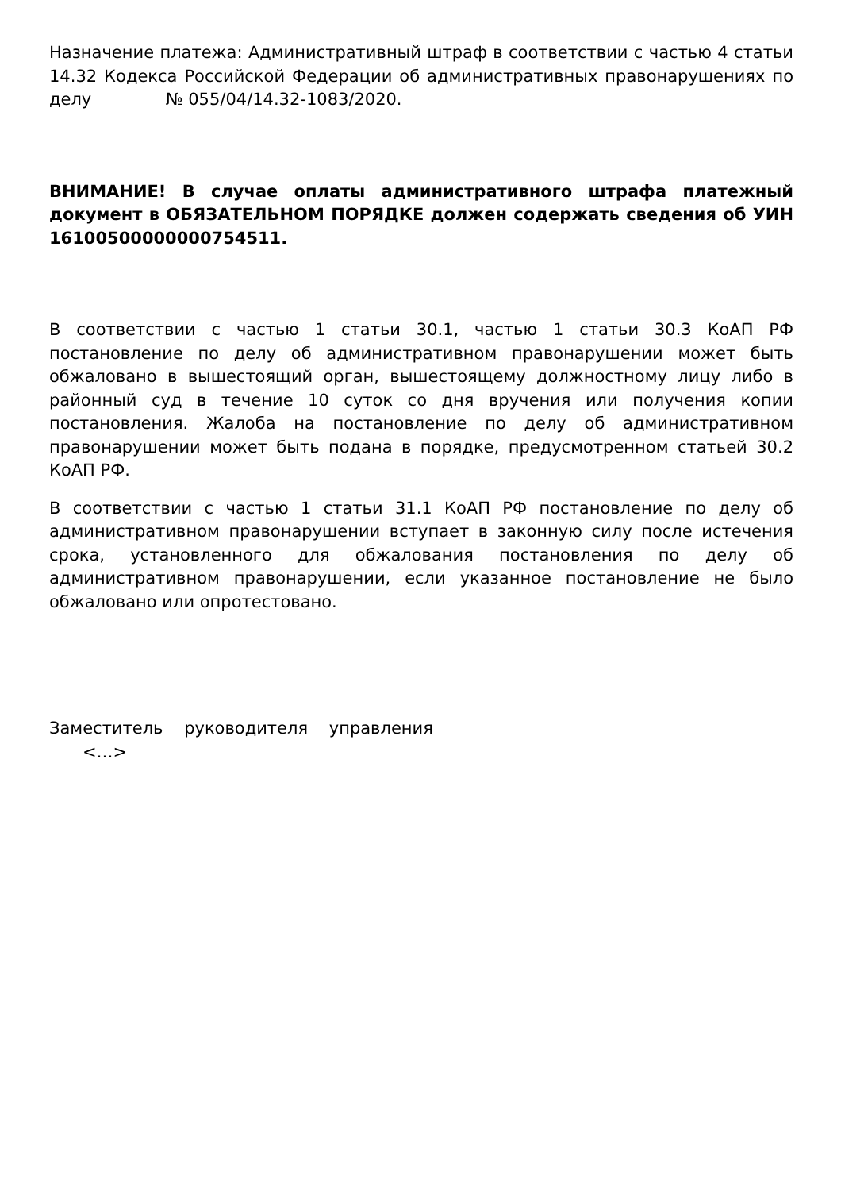Назначение платежа: Административный штраф в соответствии с частью 4 статьи 14.32 Кодекса Российской Федерации об административных правонарушениях по делу № 055/04/14.32-1083/2020.
ВНИМАНИЕ! В случае оплаты административного штрафа платежный документ в ОБЯЗАТЕЛЬНОМ ПОРЯДКЕ должен содержать сведения об УИН 16100500000000754511.
В соответствии с частью 1 статьи 30.1, частью 1 статьи 30.3 КоАП РФ постановление по делу об административном правонарушении может быть обжаловано в вышестоящий орган, вышестоящему должностному лицу либо в районный суд в течение 10 суток со дня вручения или получения копии постановления. Жалоба на постановление по делу об административном правонарушении может быть подана в порядке, предусмотренном статьей 30.2 КоАП РФ.
В соответствии с частью 1 статьи 31.1 КоАП РФ постановление по делу об административном правонарушении вступает в законную силу после истечения срока, установленного для обжалования постановления по делу об административном правонарушении, если указанное постановление не было обжаловано или опротестовано.
Заместитель руководителя управления
<…>